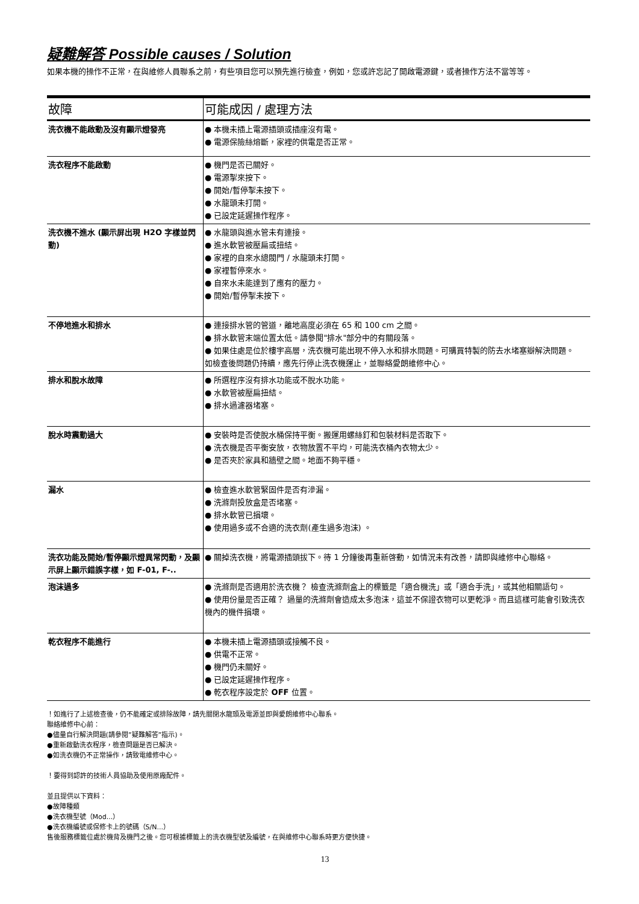疑難解答 Possible causes / Solution
如果本機的操作不正常，在與維修人員聯系之前，有些項目您可以預先進行檢查，例如，您或許忘記了開啟電源鍵，或者操作方法不當等等。
| 故障 | 可能成因 / 處理方法 |
| --- | --- |
| 洗衣機不能啟動及沒有顯示燈發亮 | ● 本機未插上電源插頭或插座沒有電。 ● 電源保險絲熔斷，家裡的供電是否正常。 |
| 洗衣程序不能啟動 | ● 機門是否已關好。 ● 電源掣來按下。 ● 開始/暫停掣未按下。 ● 水龍頭未打開。 ● 已設定延遲操作程序。 |
| 洗衣機不進水 (顯示屏出現 H2O 字樣並閃動) | ● 水龍頭與進水管未有連接。 ● 進水軟管被壓扁或扭結。 ● 家裡的自來水總閥門 / 水龍頭未打開。 ● 家裡暫停來水。 ● 自來水未能達到了應有的壓力。 ● 開始/暫停掣未按下。 |
| 不停地進水和排水 | ● 連接排水管的管道，離地高度必須在 65 和 100 cm 之間。 ● 排水軟管末端位置太低。請參閱"排水"部分中的有關段落。 ● 如果住處是位於樓宇高層，洗衣機可能出現不停入水和排水問題。可購買特製的防去水堵塞瓣解決問題。 如檢查後問題仍持續，應先行停止洗衣機運止，並聯絡愛朗維修中心。 |
| 排水和脫水故障 | ● 所選程序沒有排水功能或不脫水功能。 ● 水軟管被壓扁扭結。 ● 排水過濾器堵塞。 |
| 脫水時震動過大 | ● 安裝時是否使脫水桶保持平衡。搬運用螺絲釘和包裝材料是否取下。 ● 洗衣機是否平衡安放，衣物放置不平均，可能洗衣桶內衣物太少。 ● 是否夾於家具和牆壁之間。地面不夠平穩。 |
| 漏水 | ● 檢查進水軟管緊固件是否有滲漏。 ● 洗滌劑投放盒是否堵塞。 ● 排水軟管已損壞。 ● 使用過多或不合適的洗衣劑(產生過多泡沫) 。 |
| 洗衣功能及開始/暫停顯示燈異常閃動，及顯示屏上顯示錯誤字樣，如 F-01, F-.. | ● 關掉洗衣機，將電源插頭拔下。待 1 分鐘後再重新啓動，如情況未有改善，請即與維修中心聯絡。 |
| 泡沫過多 | ● 洗滌劑是否適用於洗衣機？ 檢查洗滌劑盒上的標籤是「適合機洗」或「適合手洗」，或其他相關語句。 ● 使用份量是否正確？ 過量的洗滌劑會造成太多泡沫，這並不保證衣物可以更乾淨。而且這樣可能會引致洗衣機內的機件損壞。 |
| 乾衣程序不能進行 | ● 本機未插上電源插頭或接觸不良。 ● 供電不正常。 ● 機門仍未關好。 ● 已設定延遲操作程序。 ● 乾衣程序設定於 OFF 位置。 |
！如進行了上述檢查後，仍不能確定或排除故障，請先關閉水龍頭及電源並即與愛朗維修中心聯系。
聯絡維修中心前：
●儘量自行解決問題(請參閱”疑難解答”指示)。
●重新啟動洗衣程序，檢查問題是否已解決。
●如洗衣機仍不正常操作，請致電維修中心。
！要得到認許的技術人員協助及使用原廠配件。
並且提供以下資料：
●故障種類
●洗衣機型號（Mod...）
●洗衣機編號或保修卡上的號碼（S/N...）
售後服務標籤位處於機背及機門之後。您可根據標籤上的洗衣機型號及編號，在與維修中心聯系時更方便快捷。
13